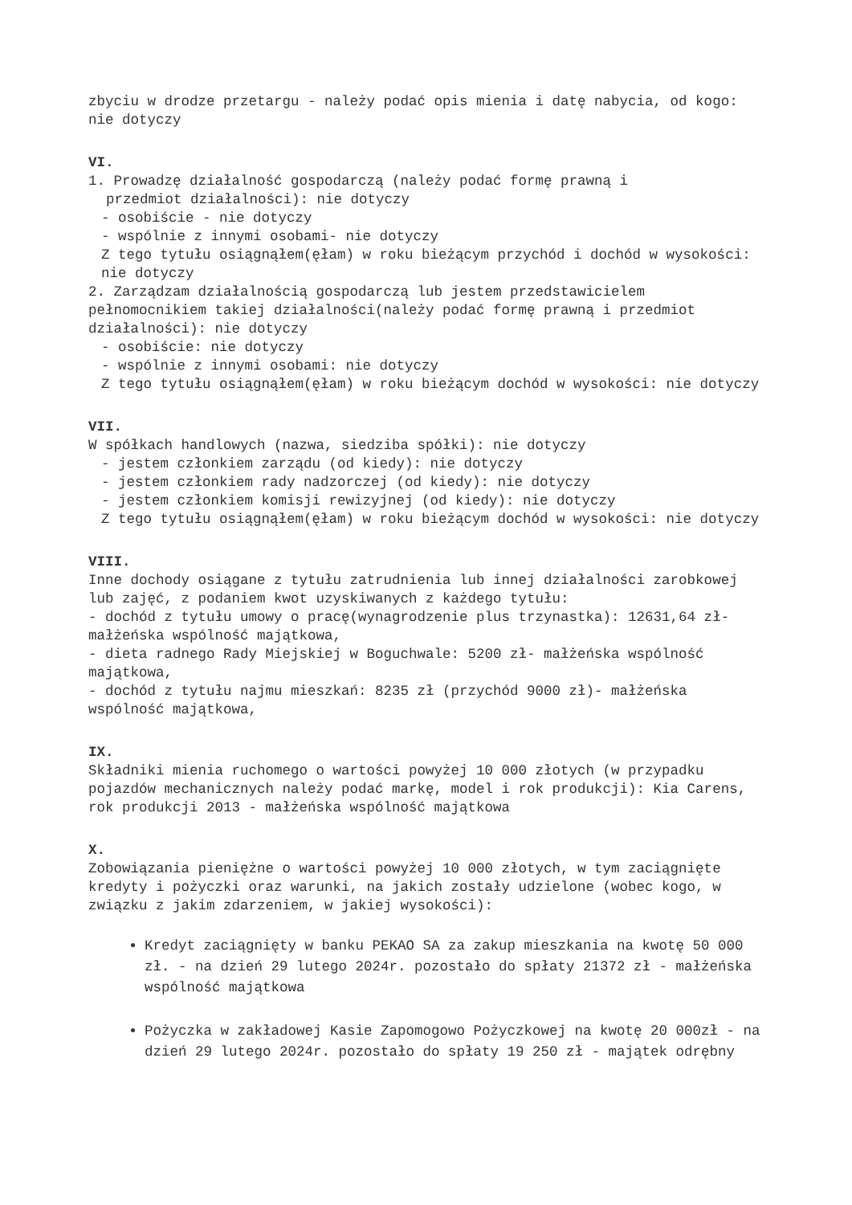zbyciu w drodze przetargu - należy podać opis mienia i datę nabycia, od kogo: nie dotyczy
VI.
1. Prowadzę działalność gospodarczą (należy podać formę prawną i
przedmiot działalności): nie dotyczy
- osobiście - nie dotyczy
- wspólnie z innymi osobami- nie dotyczy
Z tego tytułu osiągnąłem(ęłam) w roku bieżącym przychód i dochód w wysokości: nie dotyczy
2. Zarządzam działalnością gospodarczą lub jestem przedstawicielem pełnomocnikiem takiej działalności(należy podać formę prawną i przedmiot działalności): nie dotyczy
- osobiście: nie dotyczy
- wspólnie z innymi osobami: nie dotyczy
Z tego tytułu osiągnąłem(ęłam) w roku bieżącym dochód w wysokości: nie dotyczy
VII.
W spółkach handlowych (nazwa, siedziba spółki): nie dotyczy
- jestem członkiem zarządu (od kiedy): nie dotyczy
- jestem członkiem rady nadzorczej (od kiedy): nie dotyczy
- jestem członkiem komisji rewizyjnej (od kiedy): nie dotyczy
Z tego tytułu osiągnąłem(ęłam) w roku bieżącym dochód w wysokości: nie dotyczy
VIII.
Inne dochody osiągane z tytułu zatrudnienia lub innej działalności zarobkowej lub zajęć, z podaniem kwot uzyskiwanych z każdego tytułu:
- dochód z tytułu umowy o pracę(wynagrodzenie plus trzynastka): 12631,64 zł- małżeńska wspólność majątkowa,
- dieta radnego Rady Miejskiej w Boguchwale: 5200 zł- małżeńska wspólność majątkowa,
- dochód z tytułu najmu mieszkań: 8235 zł (przychód 9000 zł)- małżeńska wspólność majątkowa,
IX.
Składniki mienia ruchomego o wartości powyżej 10 000 złotych (w przypadku pojazdów mechanicznych należy podać markę, model i rok produkcji): Kia Carens, rok produkcji 2013 - małżeńska wspólność majątkowa
X.
Zobowiązania pieniężne o wartości powyżej 10 000 złotych, w tym zaciągnięte kredyty i pożyczki oraz warunki, na jakich zostały udzielone (wobec kogo, w związku z jakim zdarzeniem, w jakiej wysokości):
Kredyt zaciągnięty w banku PEKAO SA za zakup mieszkania na kwotę 50 000 zł. - na dzień 29 lutego 2024r. pozostało do spłaty 21372 zł - małżeńska wspólność majątkowa
Pożyczka w zakładowej Kasie Zapomogowo Pożyczkowej na kwotę 20 000zł - na dzień 29 lutego 2024r. pozostało do spłaty 19 250 zł - majątek odrębny